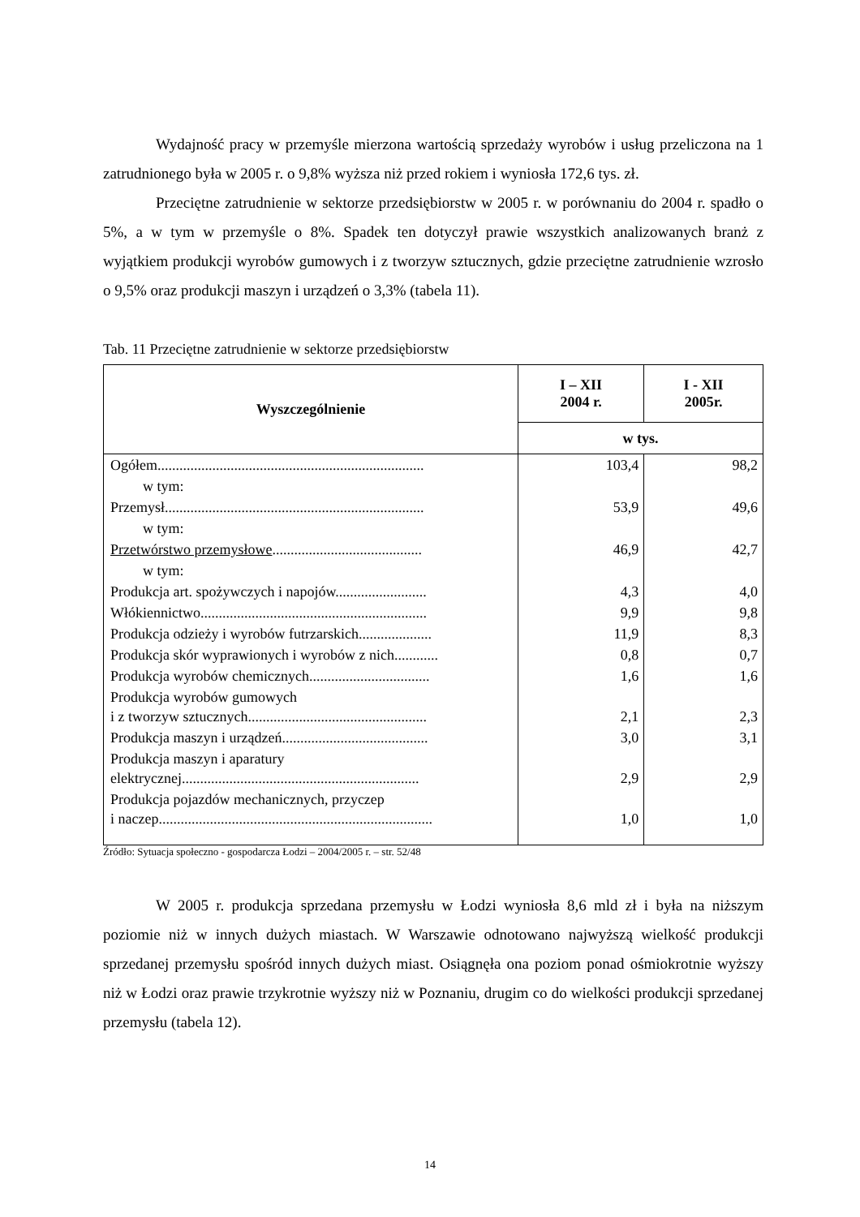Wydajność pracy w przemyśle mierzona wartością sprzedaży wyrobów i usług przeliczona na 1 zatrudnionego była w 2005 r. o 9,8% wyższa niż przed rokiem i wyniosła 172,6 tys. zł.
Przeciętne zatrudnienie w sektorze przedsiębiorstw w 2005 r. w porównaniu do 2004 r. spadło o 5%, a w tym w przemyśle o 8%. Spadek ten dotyczył prawie wszystkich analizowanych branż z wyjątkiem produkcji wyrobów gumowych i z tworzyw sztucznych, gdzie przeciętne zatrudnienie wzrosło o 9,5% oraz produkcji maszyn i urządzeń o 3,3% (tabela 11).
Tab. 11 Przeciętne zatrudnienie w sektorze przedsiębiorstw
| Wyszczególnienie | I – XII 2004 r. | I - XII 2005r. |
| --- | --- | --- |
| | w tys. | |
| Ogółem......................................................................... | 103,4 | 98,2 |
| w tym: | | |
| Przemysł....................................................................... | 53,9 | 49,6 |
| w tym: | | |
| Przetwórstwo przemysłowe ......................................... | 46,9 | 42,7 |
| w tym: | | |
| Produkcja art. spożywczych i napojów......................... | 4,3 | 4,0 |
| Włókiennictwo.............................................................. | 9,9 | 9,8 |
| Produkcja odzieży i wyrobów futrzarskich.................... | 11,9 | 8,3 |
| Produkcja skór wyprawionych i wyrobów z nich............ | 0,8 | 0,7 |
| Produkcja wyrobów chemicznych................................. | 1,6 | 1,6 |
| Produkcja wyrobów gumowych i z tworzyw sztucznych................................................. | 2,1 | 2,3 |
| Produkcja maszyn i urządzeń........................................ | 3,0 | 3,1 |
| Produkcja maszyn i aparatury elektrycznej................................................................. | 2,9 | 2,9 |
| Produkcja pojazdów mechanicznych, przyczep i naczep........................................................................... | 1,0 | 1,0 |
Źródło: Sytuacja społeczno - gospodarcza Łodzi – 2004/2005 r. – str. 52/48
W 2005 r. produkcja sprzedana przemysłu w Łodzi wyniosła 8,6 mld zł i była na niższym poziomie niż w innych dużych miastach. W Warszawie odnotowano najwyższą wielkość produkcji sprzedanej przemysłu spośród innych dużych miast. Osiągnęła ona poziom ponad ośmiokrotnie wyższy niż w Łodzi oraz prawie trzykrotnie wyższy niż w Poznaniu, drugim co do wielkości produkcji sprzedanej przemysłu (tabela 12).
14